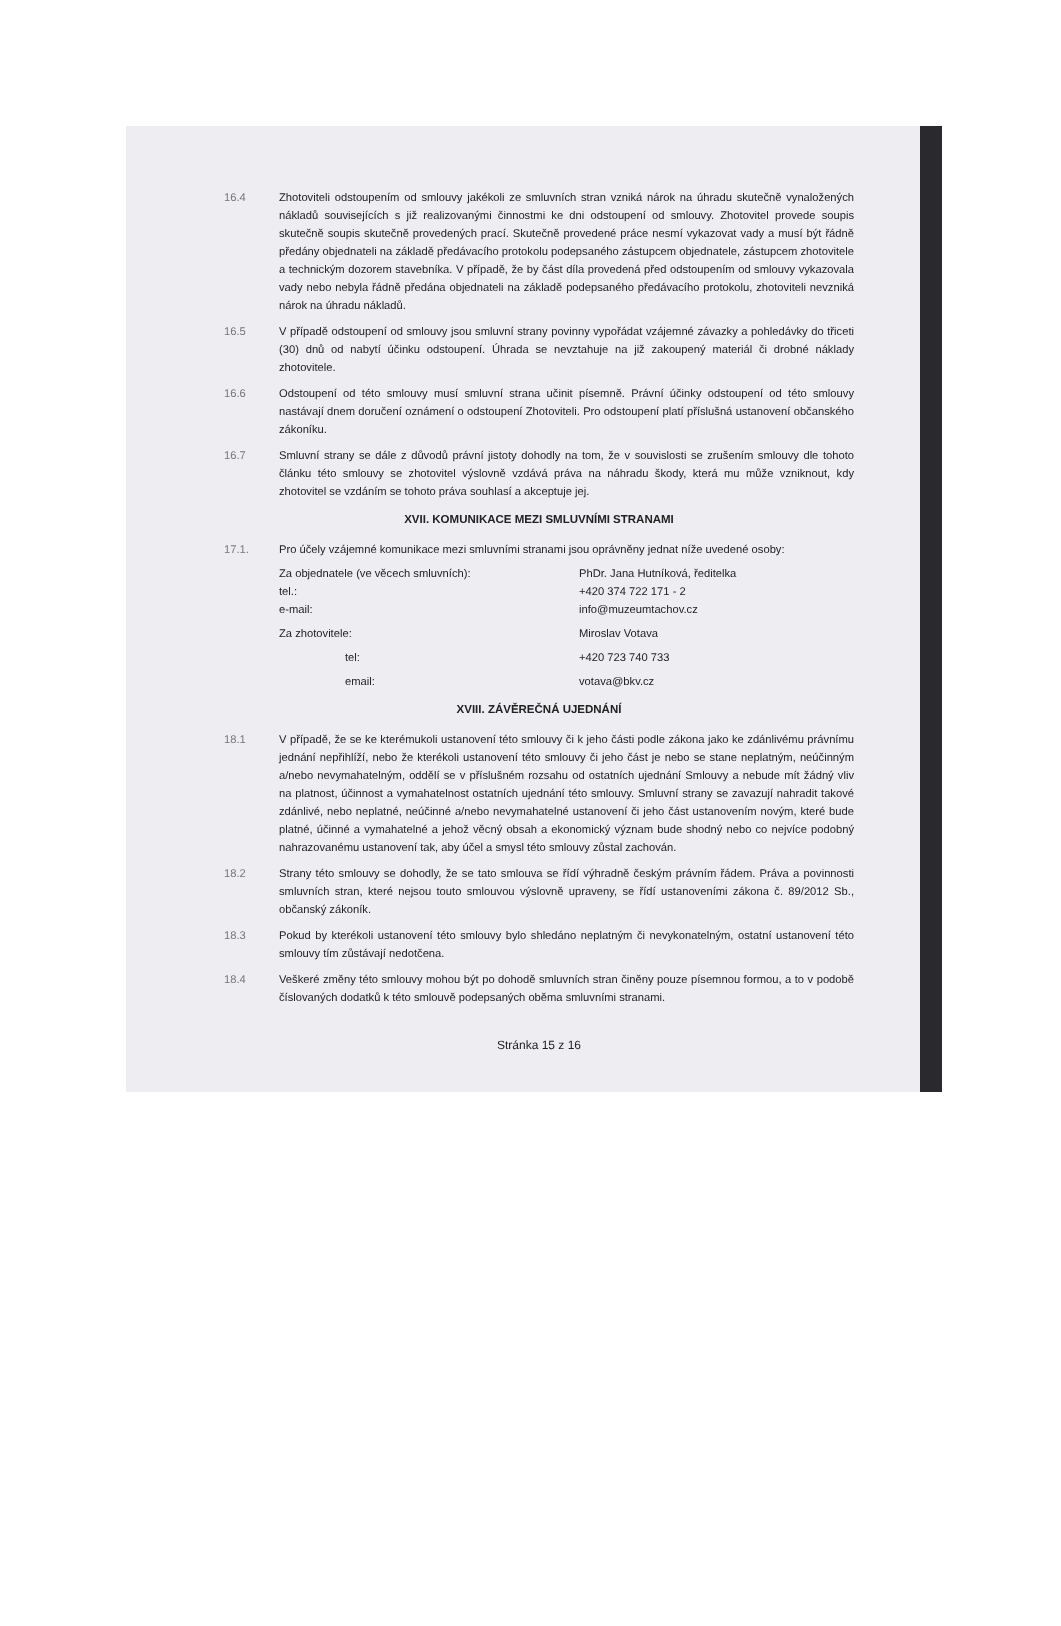16.4 Zhotoviteli odstoupením od smlouvy jakékoli ze smluvních stran vzniká nárok na úhradu skutečně vynaložených nákladů souvisejících s již realizovanými činnostmi ke dni odstoupení od smlouvy. Zhotovitel provede soupis skutečně soupis skutečně provedených prací. Skutečně provedené práce nesmí vykazovat vady a musí být řádně předány objednateli na základě předávacího protokolu podepsaného zástupcem objednatele, zástupcem zhotovitele a technickým dozorem stavebníka. V případě, že by část díla provedená před odstoupením od smlouvy vykazovala vady nebo nebyla řádně předána objednateli na základě podepsaného předávacího protokolu, zhotoviteli nevzniká nárok na úhradu nákladů.
16.5 V případě odstoupení od smlouvy jsou smluvní strany povinny vypořádat vzájemné závazky a pohledávky do třiceti (30) dnů od nabytí účinku odstoupení. Úhrada se nevztahuje na již zakoupený materiál či drobné náklady zhotovitele.
16.6 Odstoupení od této smlouvy musí smluvní strana učinit písemně. Právní účinky odstoupení od této smlouvy nastávají dnem doručení oznámení o odstoupení Zhotoviteli. Pro odstoupení platí příslušná ustanovení občanského zákoníku.
16.7 Smluvní strany se dále z důvodů právní jistoty dohodly na tom, že v souvislosti se zrušením smlouvy dle tohoto článku této smlouvy se zhotovitel výslovně vzdává práva na náhradu škody, která mu může vzniknout, kdy zhotovitel se vzdáním se tohoto práva souhlasí a akceptuje jej.
XVII. KOMUNIKACE MEZI SMLUVNÍMI STRANAMI
17.1. Pro účely vzájemné komunikace mezi smluvními stranami jsou oprávněny jednat níže uvedené osoby:
Za objednatele (ve věcech smluvních):
tel.:
e-mail:
PhDr. Jana Hutníková, ředitelka
+420 374 722 171 - 2
info@muzeumtachov.cz
Za zhotovitele: Miroslav Votava
tel: +420 723 740 733
email: votava@bkv.cz
XVIII. ZÁVĚREČNÁ UJEDNÁNÍ
18.1 V případě, že se ke kterémukoli ustanovení této smlouvy či k jeho části podle zákona jako ke zdánlivému právnímu jednání nepřihlíží, nebo že kterékoli ustanovení této smlouvy či jeho část je nebo se stane neplatným, neúčinným a/nebo nevymahatelným, oddělí se v příslušném rozsahu od ostatních ujednání Smlouvy a nebude mít žádný vliv na platnost, účinnost a vymahatelnost ostatních ujednání této smlouvy. Smluvní strany se zavazují nahradit takové zdánlivé, nebo neplatné, neúčinné a/nebo nevymahatelné ustanovení či jeho část ustanovením novým, které bude platné, účinné a vymahatelné a jehož věcný obsah a ekonomický význam bude shodný nebo co nejvíce podobný nahrazovanému ustanovení tak, aby účel a smysl této smlouvy zůstal zachován.
18.2 Strany této smlouvy se dohodly, že se tato smlouva se řídí výhradně českým právním řádem. Práva a povinnosti smluvních stran, které nejsou touto smlouvou výslovně upraveny, se řídí ustanoveními zákona č. 89/2012 Sb., občanský zákoník.
18.3 Pokud by kterékoli ustanovení této smlouvy bylo shledáno neplatným či nevykonatelným, ostatní ustanovení této smlouvy tím zůstávají nedotčena.
18.4 Veškeré změny této smlouvy mohou být po dohodě smluvních stran činěny pouze písemnou formou, a to v podobě číslovaných dodatků k této smlouvě podepsaných oběma smluvními stranami.
Stránka 15 z 16